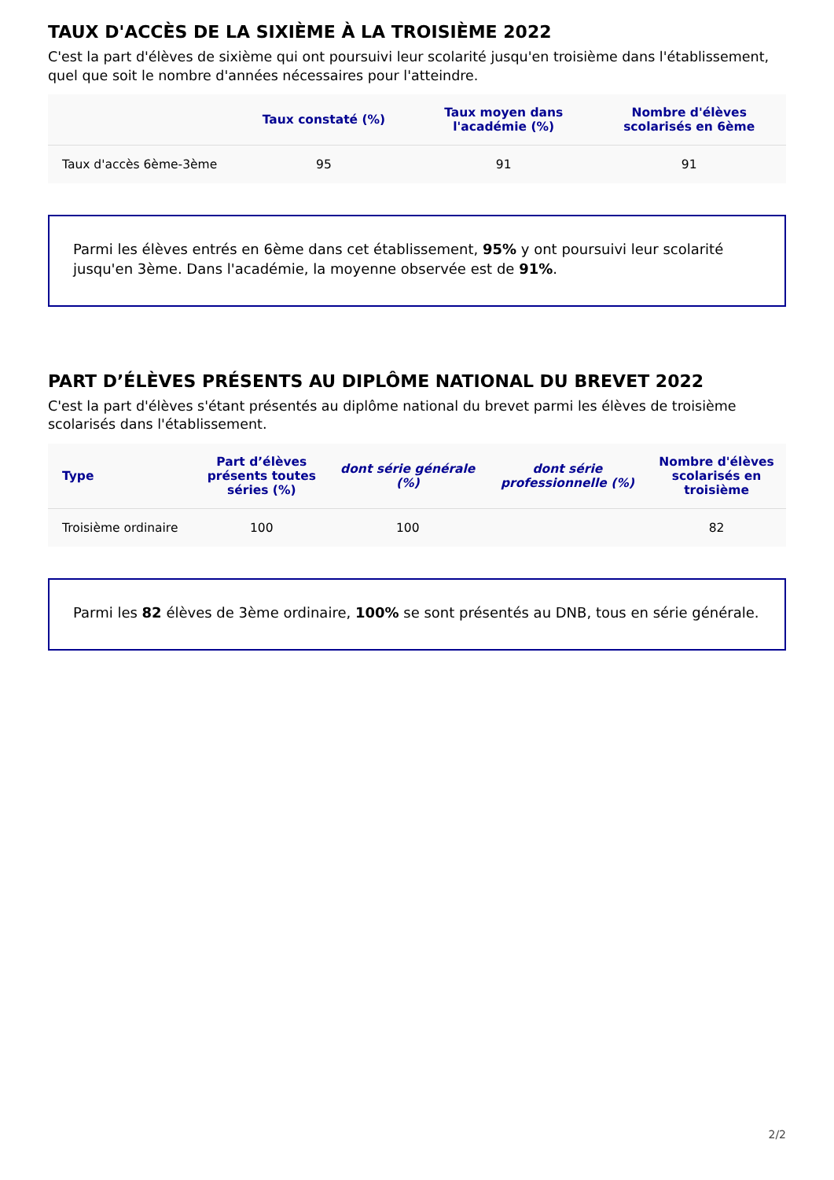TAUX D'ACCÈS DE LA SIXIÈME À LA TROISIÈME 2022
C'est la part d'élèves de sixième qui ont poursuivi leur scolarité jusqu'en troisième dans l'établissement, quel que soit le nombre d'années nécessaires pour l'atteindre.
| | Taux constaté (%) | Taux moyen dans l'académie (%) | Nombre d'élèves scolarisés en 6ème |
| --- | --- | --- | --- |
| Taux d'accès 6ème-3ème | 95 | 91 | 91 |
Parmi les élèves entrés en 6ème dans cet établissement, 95% y ont poursuivi leur scolarité jusqu'en 3ème. Dans l'académie, la moyenne observée est de 91%.
PART D’ÉLÈVES PRÉSENTS AU DIPLÔME NATIONAL DU BREVET 2022
C'est la part d'élèves s'étant présentés au diplôme national du brevet parmi les élèves de troisième scolarisés dans l'établissement.
| Type | Part d’élèves présents toutes séries (%) | dont série générale (%) | dont série professionnelle (%) | Nombre d'élèves scolarisés en troisième |
| --- | --- | --- | --- | --- |
| Troisième ordinaire | 100 | 100 | | 82 |
Parmi les 82 élèves de 3ème ordinaire, 100% se sont présentés au DNB, tous en série générale.
2/2